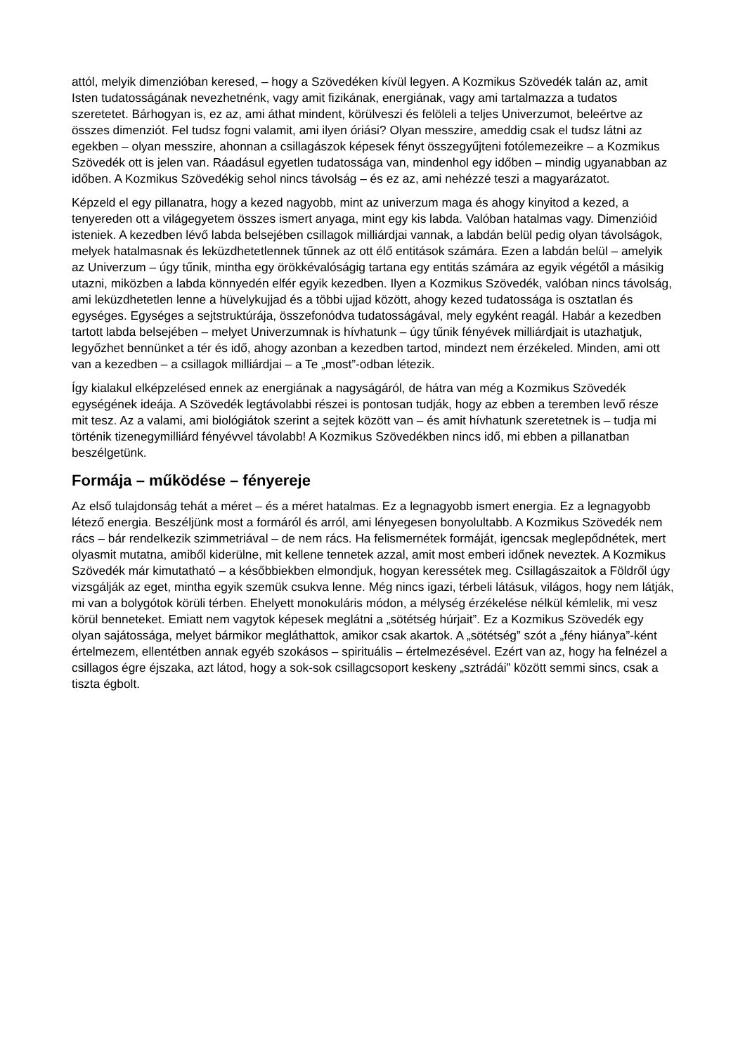attól, melyik dimenzióban keresed, – hogy a Szövedéken kívül legyen. A Kozmikus Szövedék talán az, amit Isten tudatosságának nevezhetnénk, vagy amit fizikának, energiának, vagy ami tartalmazza a tudatos szeretetet. Bárhogyan is, ez az, ami áthat mindent, körülveszi és felöleli a teljes Univerzumot, beleértve az összes dimenziót. Fel tudsz fogni valamit, ami ilyen óriási? Olyan messzire, ameddig csak el tudsz látni az egekben – olyan messzire, ahonnan a csillagászok képesek fényt összegyűjteni fotólemezeikre – a Kozmikus Szövedék ott is jelen van. Ráadásul egyetlen tudatossága van, mindenhol egy időben – mindig ugyanabban az időben. A Kozmikus Szövedékig sehol nincs távolság – és ez az, ami nehézzé teszi a magyarázatot.
Képzeld el egy pillanatra, hogy a kezed nagyobb, mint az univerzum maga és ahogy kinyitod a kezed, a tenyereden ott a világegyetem összes ismert anyaga, mint egy kis labda. Valóban hatalmas vagy. Dimenzióid isteniek. A kezedben lévő labda belsejében csillagok milliárdjai vannak, a labdán belül pedig olyan távolságok, melyek hatalmasnak és leküzdhetetlennek tűnnek az ott élő entitások számára. Ezen a labdán belül – amelyik az Univerzum – úgy tűnik, mintha egy örökkévalóságig tartana egy entitás számára az egyik végétől a másikig utazni, miközben a labda könnyedén elfér egyik kezedben. Ilyen a Kozmikus Szövedék, valóban nincs távolság, ami leküzdhetetlen lenne a hüvelykujjad és a többi ujjad között, ahogy kezed tudatossága is osztatlan és egységes. Egységes a sejtstruktúrája, összefonódva tudatosságával, mely egyként reagál. Habár a kezedben tartott labda belsejében – melyet Univerzumnak is hívhatunk – úgy tűnik fényévek milliárdjait is utazhatjuk, legyőzhet bennünket a tér és idő, ahogy azonban a kezedben tartod, mindezt nem érzékeled. Minden, ami ott van a kezedben – a csillagok milliárdjai – a Te „most”-odban létezik.
Így kialakul elképzelésed ennek az energiának a nagyságáról, de hátra van még a Kozmikus Szövedék egységének ideája. A Szövedék legtávolabbi részei is pontosan tudják, hogy az ebben a teremben levő része mit tesz. Az a valami, ami biológiátok szerint a sejtek között van – és amit hívhatunk szeretetnek is – tudja mi történik tizenegymilliárd fényévvel távolabb! A Kozmikus Szövedékben nincs idő, mi ebben a pillanatban beszélgetünk.
Formája – működése – fényereje
Az első tulajdonság tehát a méret – és a méret hatalmas. Ez a legnagyobb ismert energia. Ez a legnagyobb létező energia. Beszéljünk most a formáról és arról, ami lényegesen bonyolultabb. A Kozmikus Szövedék nem rács – bár rendelkezik szimmetriával – de nem rács. Ha felismernétek formáját, igencsak meglepődnétek, mert olyasmit mutatna, amiből kiderülne, mit kellene tennetek azzal, amit most emberi időnek neveztek. A Kozmikus Szövedék már kimutatható – a későbbiekben elmondjuk, hogyan keressétek meg. Csillagászaitok a Földről úgy vizsgálják az eget, mintha egyik szemük csukva lenne. Még nincs igazi, térbeli látásuk, világos, hogy nem látják, mi van a bolygótok körüli térben. Ehelyett monokuláris módon, a mélység érzékelése nélkül kémlelik, mi vesz körül benneteket. Emiatt nem vagytok képesek meglátni a „sötétség húrjait”. Ez a Kozmikus Szövedék egy olyan sajátossága, melyet bármikor megláthattok, amikor csak akartok. A „sötétség” szót a „fény hiánya”-ként értelmezem, ellentétben annak egyéb szokásos – spirituális – értelmezésével. Ezért van az, hogy ha felnézel a csillagos égre éjszaka, azt látod, hogy a sok-sok csillagcsoport keskeny „sztrádái” között semmi sincs, csak a tiszta égbolt.